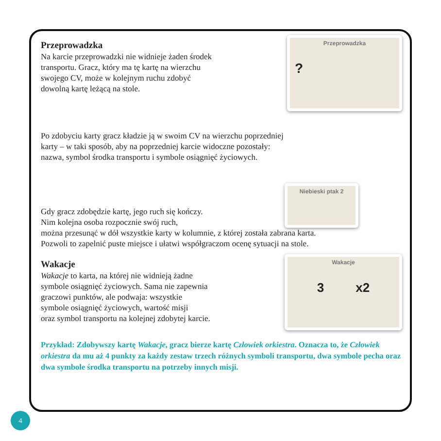Przeprowadzka
Na karcie przeprowadzki nie widnieje żaden środek
transportu. Gracz, który ma tę kartę na wierzchu
swojego CV, może w kolejnym ruchu zdobyć
dowolną kartę leżącą na stole.
Przeprowadzka
?
Po zdobyciu karty gracz kładzie ją w swoim CV na wierzchu poprzedniej
karty – w taki sposób, aby na poprzedniej karcie widoczne pozostały:
nazwa, symbol środka transportu i symbole osiągnięć życiowych.
Gdy gracz zdobędzie kartę, jego ruch się kończy.
Nim kolejna osoba rozpocznie swój ruch,
Niebieski ptak 2
można przesunąć w dół wszystkie karty w kolumnie, z której została zabrana karta.
Pozwoli to zapelnić puste miejsce i ułatwi współgraczom ocenę sytuacji na stole.
Wakacje
Wakacje to karta, na której nie widnieją żadne
symbole osiągnięć życiowych. Sama nie zapewnia
graczowi punktów, ale podwaja: wszystkie
symbole osiągnięć życiowych, wartość misji
oraz symbol transportu na kolejnej zdobytej karcie.
Wakacje
3 x2
Przykład: Zdobywszy kartę Wakacje, gracz bierze kartę Człowiek orkiestra. Oznacza to, że Człowiek orkiestra da mu aż 4 punkty za każdy zestaw trzech różnych symboli transportu, dwa symbole pecha oraz dwa symbole środka transportu na potrzeby innych misji.
4